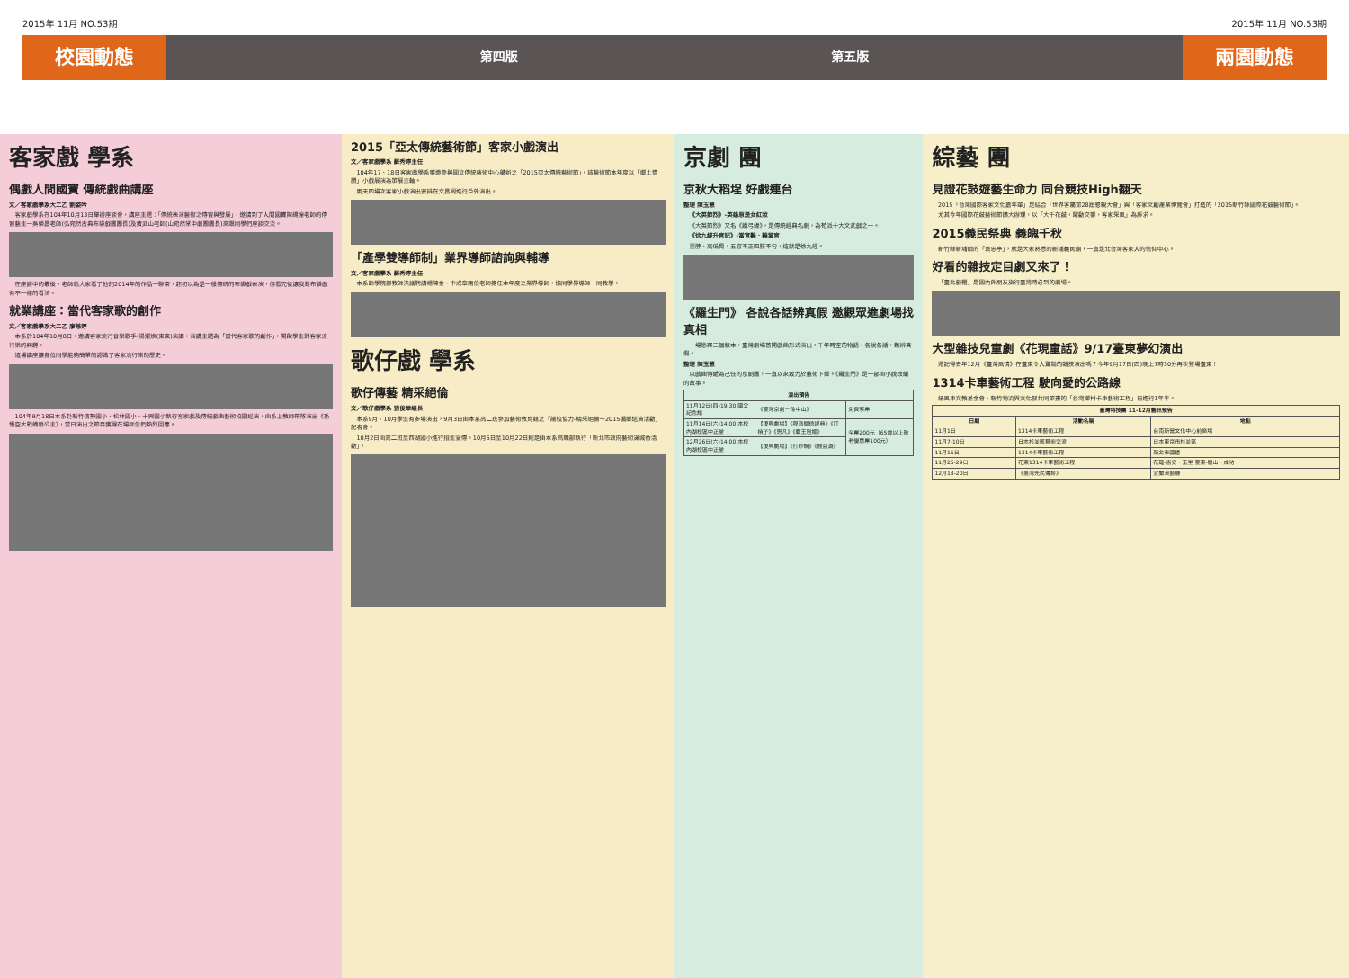2015年 11月 NO.53期 2015年 11月 NO.53期
校園動態
第四版 第五版
兩園動態
客家戲 學系
偶戲人間國寶 傳統戲曲講座
文／客家戲學系大二乙 劉姿吟
客家戲學系在104年10月13日舉辦座談會，講座主題：「傳統表演藝術之傳習與發展」，邀請到了人間國寶陳錫煌老師的傳習藝生一吳榮昌老師(弘宛然古典布袋戲團團長)及黃武山老師(山宛然掌中劇團團長)來跟同學們座談交流。
在座談中的最後，老師給大家看了他們2014年的作品一聊齋，起初以為是一般傳統的布袋戲表演，但看完後讓我對布袋戲有不一樣的看法。
就業講座：當代客家歌的創作
文／客家戲學系大二乙 廖慈婷
本系於104年10月8日，邀請客家流行音樂歌手-湯運煥(東東)演講，演講主題為「當代客家歌的創作」，開啟學生對客家流行樂的興趣。
這場講座讓各位同學能夠簡單的認識了客家流行樂的歷史。
104年9月18日本系赴新竹信勢國小、松林國小、十興國小執行客家戲及傳統戲曲藝術校園巡演，由系上教師帶隊演出《孫悟空大戰鐵扇公主》，當日演出之節目獲得在場師生們熱烈回應。
2015「亞太傳統藝術節」客家小戲演出
文／客家戲學系 蘇秀婷主任
104年17、18日客家戲學系獲邀參與國立傳統藝術中心舉辦之「2015亞太傳統藝術節」。該藝術節本年度以「鄉土情韻」小戲展演為策展主軸。
兩天四場次客家小戲演出安排在文昌祠進行戶外演出。
「產學雙導師制」業界導師諮詢與輔導
文／客家戲學系 蘇秀婷主任
本系師學院部教師決議聘請楊陳金、卞成章兩位老師擔任本年度之業界導師，協同學界導師一同教學。
歌仔戲 學系
歌仔傳藝 精采絕倫
文／歌仔戲學系 張俊華組長
本系9月、10月學生有多場演出，9月3日由本系高二班參加藝術教育館之「館校協力-精采絕倫～2015偏鄉巡演活動」記者會。
10月2日由高二班至西湖國小進行招生宣傳。10月6日至10月22日則是由本系高職部執行「新北市政府藝術滿城香活動」。
京劇 團
京秋大稻埕 好戲連台
整理 陳玉慧
《大英節烈》-英雄原是女紅妝
《大英節烈》又名《鐵弓緣》，是傳統經典名劇，為荀派十大文武戲之一。
《徐九經升官記》-當官難．難當官
歪脖、高低肩，五官不正四肢不勻，這就是徐九經。
《羅生門》 各說各話辨真假 邀觀眾進劇場找真相
一場懸案三個版本，臺灣劇場首開戲曲形式演出。千年時空的物語，各說各話，難辨真假。
整理 陳玉慧
以戲曲傳遞為己任的京劇團，一直以來致力於藝術下鄉。《羅生門》是一部由小說改編的故事。
| 演出預告 | | |
| --- | --- | --- |
| 11月12日(四)19:30 國父紀念館 | 《臺灣京劇－孫中山》 | 免費索票 |
| 11月14日(六)14:00 本校內湖校區中正堂 | 【復興劇場】《程派關德經典》《打槓子》《思凡》《霸王別姬》 | 全票200元（65歲以上敬老優惠票100元） |
| 12月26日(六)14:00 本校內湖校區中正堂 | 【復興劇場】《打砂鍋》《鹽益湖》 | |
綜藝 團
見證花鼓遊藝生命力 同台競技High翻天
2015「台灣國際客家文化嘉年華」是結合「世界客屬第28屆懇親大會」與「客家文創產業博覽會」打造的「2015新竹縣國際花鼓藝術節」。
尤其今年國際花鼓藝術節擴大辦理，以「大千花鼓，躍動交響，客家采風」為訴求。
2015義民祭典 義魄千秋
新竹縣新埔鎮的「褒忠亭」，就是大家熟悉的新埔義民廟，一直是北台灣客家人的信仰中心。
好看的雜技定目劇又來了！
「臺北戲棚」是國內外朋友旅行臺灣時必到的劇場。
大型雜技兒童劇《花現童話》9/17臺東夢幻演出
還記得去年12月《臺灣風情》在臺東令人驚豔的雜技演出嗎？今年9月17日(四)晚上7時30分再次登場臺東！
1314卡車藝術工程 駛向愛的公路線
紙風車文教基金會、新竹物流與文化部共同策畫的「台灣鄉村卡車藝術工程」已進行1年半。
| 臺灣特技團 11-12月藝訊預告 | | |
| --- | --- | --- |
| 日期 | 活動名稱 | 地點 |
| 11月1日 | 1314卡車藝術工程 | 台南新營文化中心前廣場 |
| 11月7-10日 | 日本杉並區藝術交流 | 日本東京市杉並區 |
| 11月15日 | 1314卡車藝術工程 | 新北市國道 |
| 11月26-29日 | 花東1314卡車藝術工程 | 花蓮-吉安、玉里 臺東-關山、成功 |
| 12月18-20日 | 《臺灣先民傳薪》 | 宜蘭演藝廳 |